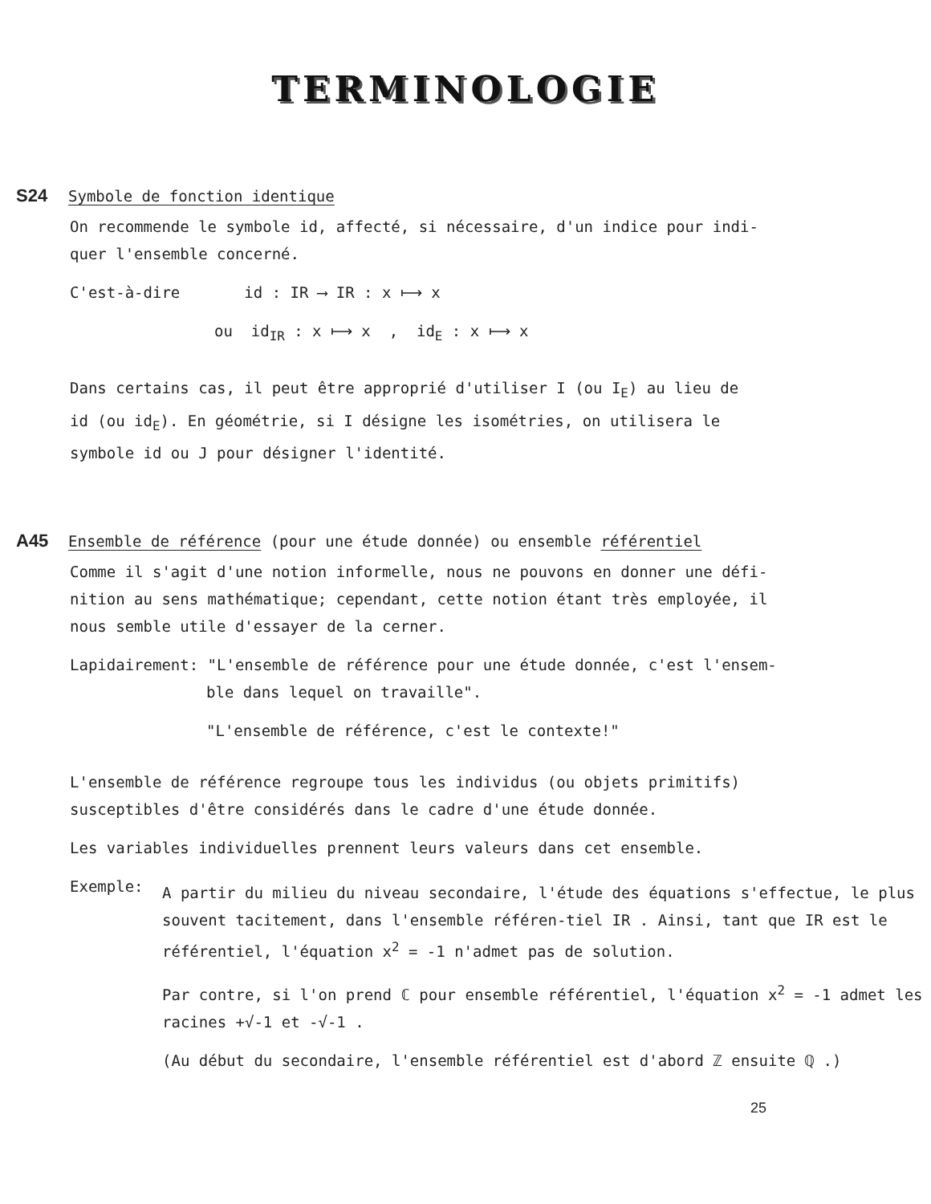TERMINOLOGIE
S24 Symbole de fonction identique
On recommende le symbole id, affecté, si nécessaire, d'un indice pour indi-
quer l'ensemble concerné.
C'est-à-dire id : IR ⟶ IR : x ⟼ x
ou id<sub>IR</sub> : x ⟼ x , id<sub>E</sub> : x ⟼ x
Dans certains cas, il peut être approprié d'utiliser I (ou I<sub>E</sub>) au lieu de
id (ou id<sub>E</sub>). En géométrie, si I désigne les isométries, on utilisera le
symbole id ou J pour désigner l'identité.
A45 Ensemble de référence (pour une étude donnée) ou ensemble référentiel
Comme il s'agit d'une notion informelle, nous ne pouvons en donner une défi-
nition au sens mathématique; cependant, cette notion étant très employée, il
nous semble utile d'essayer de la cerner.
Lapidairement: "L'ensemble de référence pour une étude donnée, c'est l'ensem-
ble dans lequel on travaille".
"L'ensemble de référence, c'est le contexte!"
L'ensemble de référence regroupe tous les individus (ou objets primitifs)
susceptibles d'être considérés dans le cadre d'une étude donnée.
Les variables individuelles prennent leurs valeurs dans cet ensemble.
Exemple:
A partir du milieu du niveau secondaire, l'étude des équations s'effectue, le plus souvent tacitement, dans l'ensemble référen-tiel IR . Ainsi, tant que IR est le référentiel, l'équation x<sup>2</sup> = -1 n'admet pas de solution.
Par contre, si l'on prend ℂ pour ensemble référentiel, l'équation x<sup>2</sup> = -1 admet les racines +√-1 et -√-1 .
(Au début du secondaire, l'ensemble référentiel est d'abord ℤ ensuite ℚ .)
25